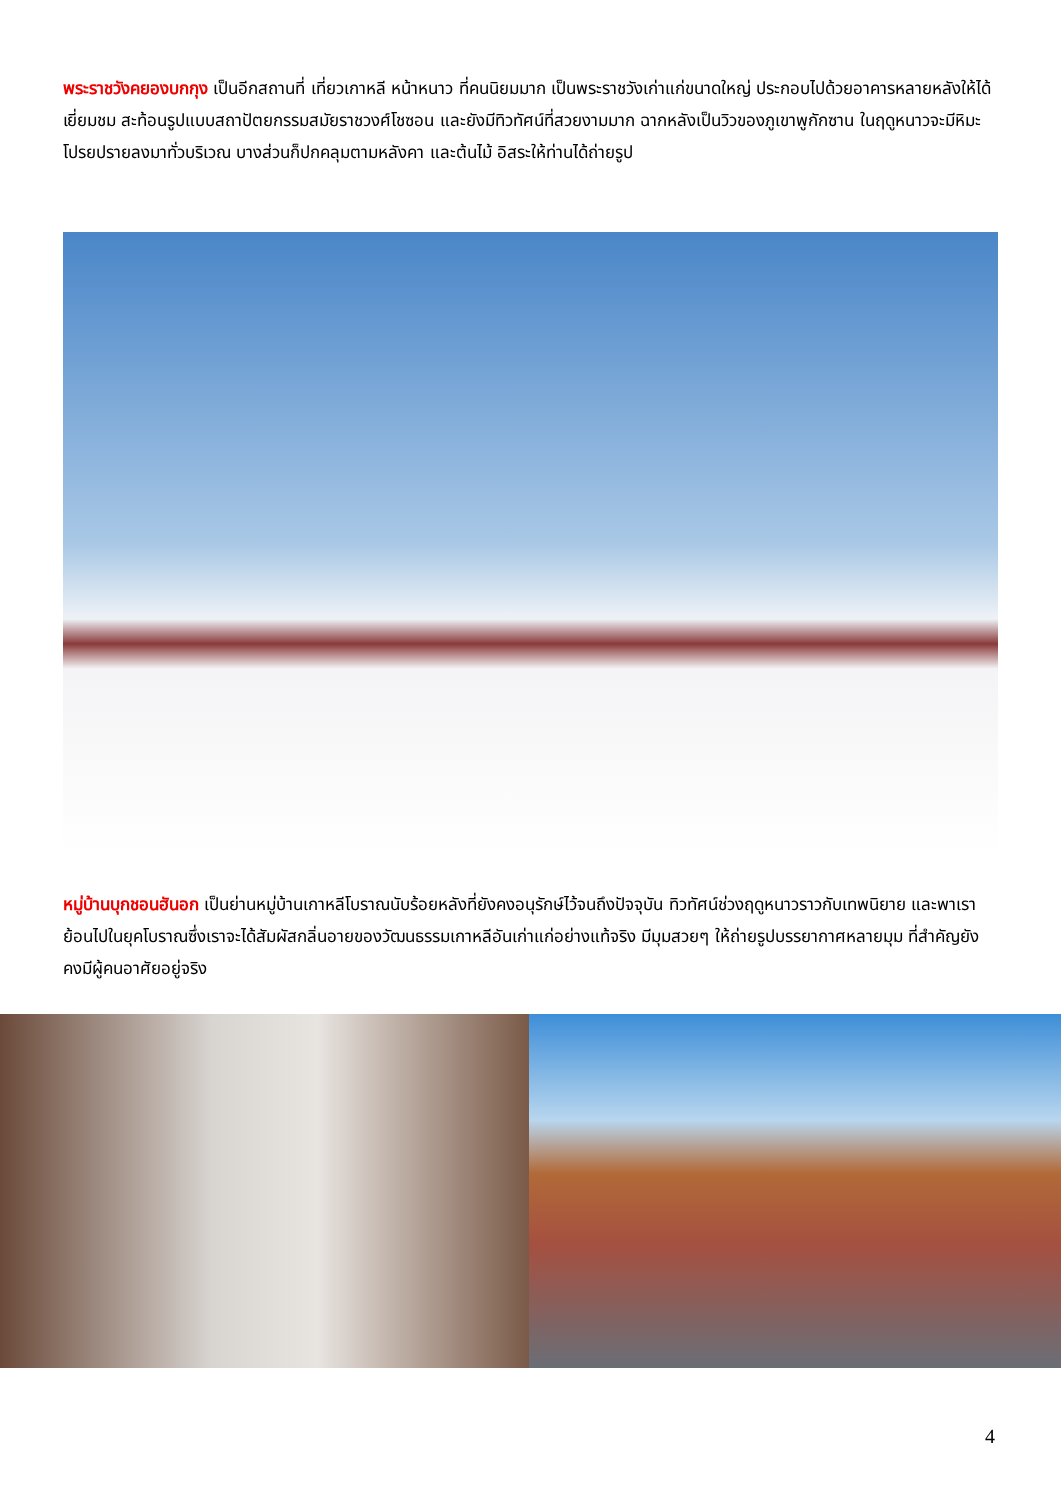พระราชวังคยองบกกุง เป็นอีกสถานที่ เที่ยวเกาหลี หน้าหนาว ที่คนนิยมมาก เป็นพระราชวังเก่าแก่ขนาดใหญ่ ประกอบไปด้วยอาคารหลายหลังให้ได้เยี่ยมชม สะท้อนรูปแบบสถาปัตยกรรมสมัยราชวงศ์โชซอน และยังมีทิวทัศน์ที่สวยงามมาก ฉากหลังเป็นวิวของภูเขาพูกักซาน ในฤดูหนาวจะมีหิมะโปรยปรายลงมาทั่วบริเวณ บางส่วนก็ปกคลุมตามหลังคา และต้นไม้ อิสระให้ท่านได้ถ่ายรูป
หมู่บ้านบุกชอนฮันอก เป็นย่านหมู่บ้านเกาหลีโบราณนับร้อยหลังที่ยังคงอนุรักษ์ไว้จนถึงปัจจุบัน ทิวทัศน์ช่วงฤดูหนาวราวกับเทพนิยาย และพาเราย้อนไปในยุคโบราณซึ่งเราจะได้สัมผัสกลิ่นอายของวัฒนธรรมเกาหลีอันเก่าแก่อย่างแท้จริง มีมุมสวยๆ ให้ถ่ายรูปบรรยากาศหลายมุม ที่สำคัญยังคงมีผู้คนอาศัยอยู่จริง
4